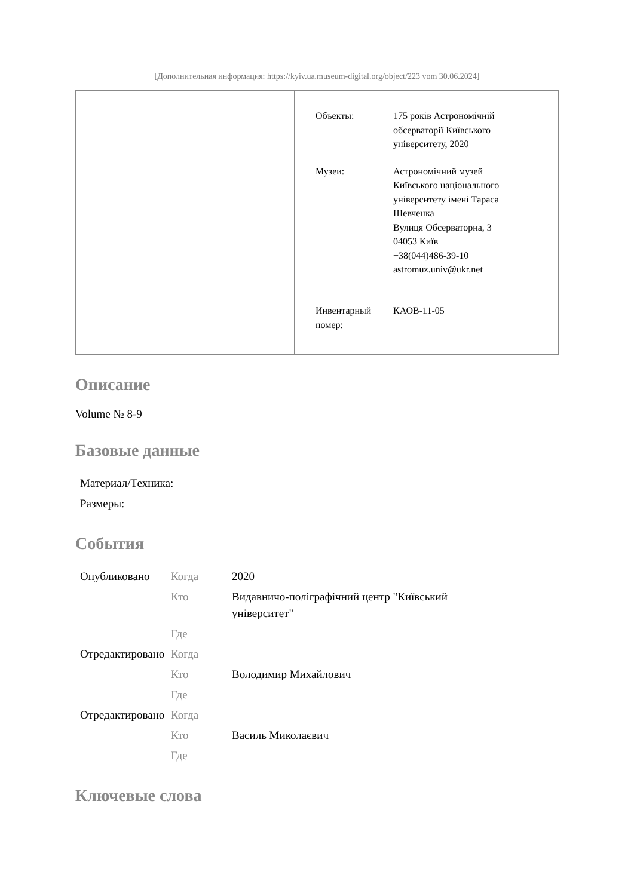[Дополнительная информация: https://kyiv.ua.museum-digital.org/object/223 vom 30.06.2024]
| Объекты: | 175 років Астрономічній обсерваторії Київського університету, 2020 |
| Музеи: | Астрономічний музей Київського національного університету імені Тараса Шевченка Вулиця Обсерваторна, 3 04053 Київ +38(044)486-39-10 astromuz.univ@ukr.net |
| Инвентарный номер: | КАОВ-11-05 |
Описание
Volume № 8-9
Базовые данные
| Материал/Техника: |
| Размеры: |
События
| Опубликовано | Когда | 2020 |
| | Кто | Видавничо-поліграфічний центр "Київський університет" |
| | Где | |
| Отредактировано | Когда | |
| | Кто | Володимир Михайлович |
| | Где | |
| Отредактировано | Когда | |
| | Кто | Василь Миколаєвич |
| | Где | |
Ключевые слова